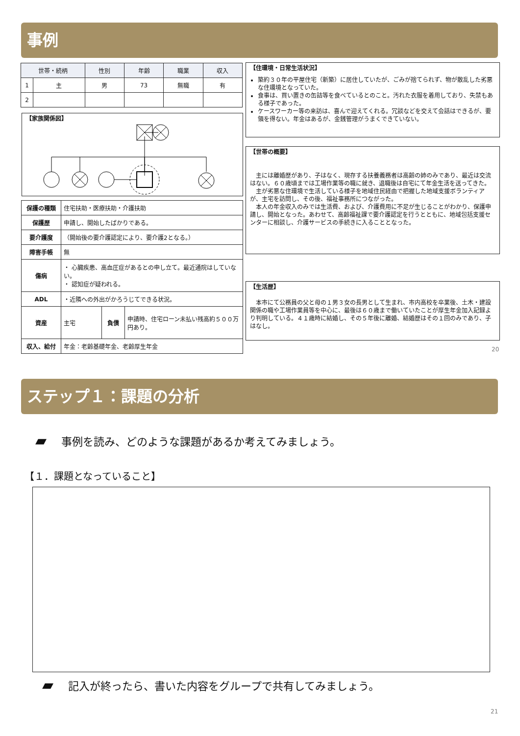事例
| 世帯・続柄 | | 性別 | 年齢 | 職業 | 収入 |
| --- | --- | --- | --- | --- | --- |
| 1 | 主 | 男 | 73 | 無職 | 有 |
| 2 | | | | | |
【家族関係図】
| 保護の種類 | 住宅扶助・医療扶助・介護扶助 | | |
| 保護歴 | 申請し、開始したばかりである。 | | |
| 要介護度 | （開始後の要介護認定により、要介護2となる。） | | |
| 障害手帳 | 無 | | |
| 傷病 | ・ 心臓疾患、高血圧症があるとの申し立て。最近通院はしていない。 ・ 認知症が疑われる。 | | |
| ADL | ・近隣への外出がかろうじてできる状況。 | | |
| 資産 | 主宅 | 負債 | 申請時、住宅ローン未払い残高約５００万円あり。 |
| 収入、給付 | 年金：老齢基礎年金、老齢厚生年金 | | |
【住環境・日常生活状況】
築約３０年の平屋住宅（新築）に居住していたが、ごみが捨てられず、物が散乱した劣悪な住環境となっていた。
食事は、買い置きの缶詰等を食べているとのこと。汚れた衣服を着用しており、失禁もある様子であった。
ケースワーカー等の来訪は、喜んで迎えてくれる。冗談などを交えて会話はできるが、要領を得ない。年金はあるが、金銭管理がうまくできていない。
【世帯の概要】
　主には離婚歴があり、子はなく、現存する扶養義務者は高齢の姉のみであり、最近は交流はない。６０歳頃までは工場作業等の職に就き、退職後は自宅にて年金生活を送ってきた。
　主が劣悪な住環境で生活している様子を地域住民経由で把握した地域支援ボランティアが、主宅を訪問し、その後、福祉事務所につながった。
　本人の年金収入のみでは生活費、および、介護費用に不足が生じることがわかり、保護申請し、開始となった。あわせて、高齢福祉課で要介護認定を行うとともに、地域包括支援センターに相談し、介護サービスの手続きに入ることとなった。
【生活歴】
　本市にて公務員の父と母の１男３女の長男として生まれ、市内高校を卒業後、土木・建設関係の職や工場作業員等を中心に、最後は６０歳まで働いていたことが厚生年金加入記録より判明している。４１歳時に結婚し、その５年後に離婚、結婚歴はその１回のみであり、子はなし。
20
ステップ１：課題の分析
▰ 事例を読み、どのような課題があるか考えてみましょう。
【１．課題となっていること】
▰ 記入が終ったら、書いた内容をグループで共有してみましょう。
21